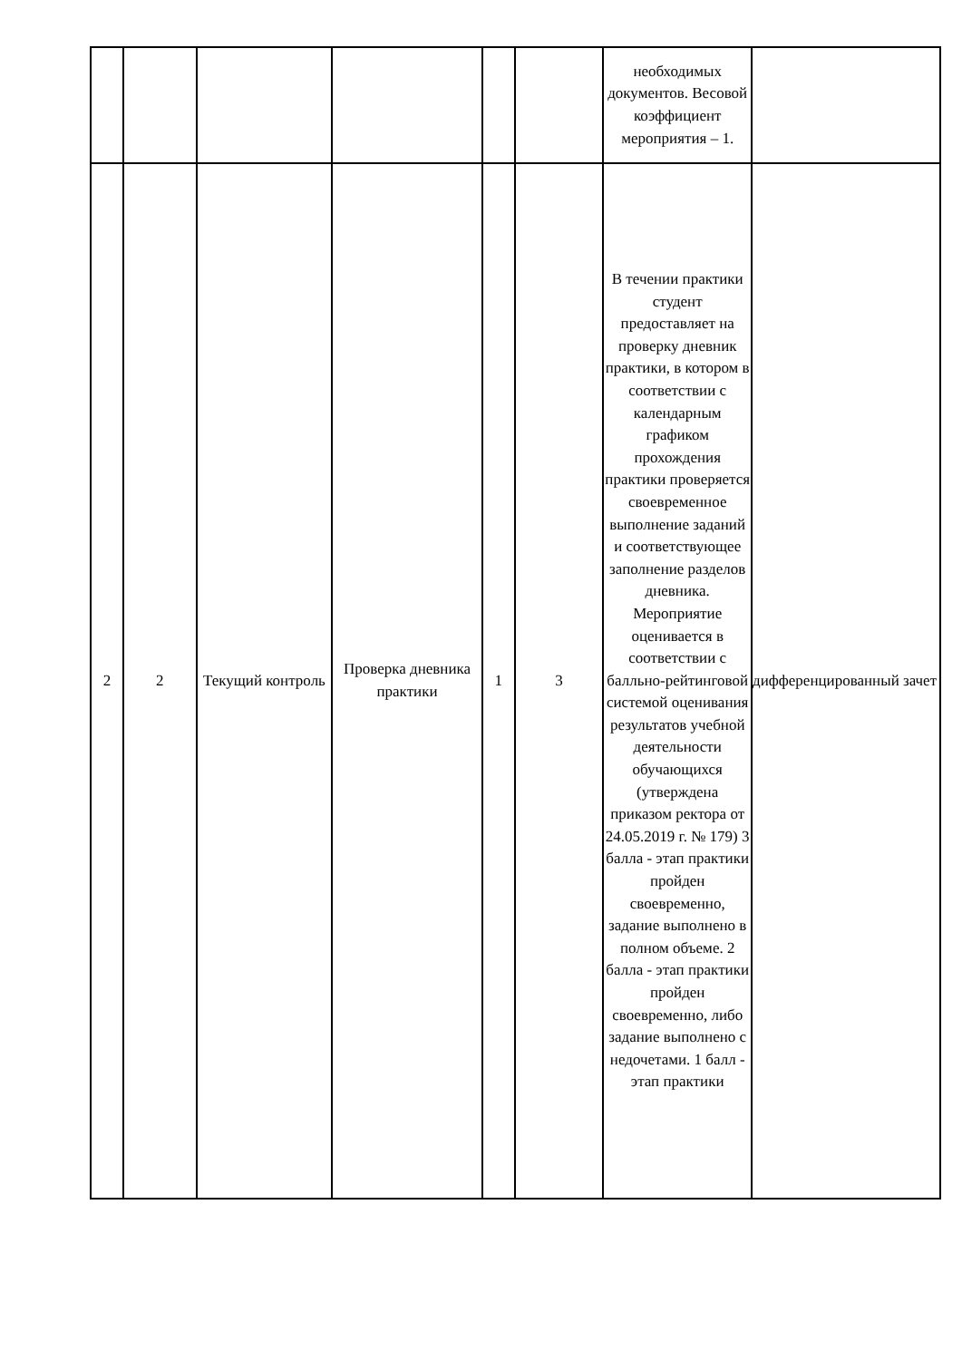| | | | | | | необходимых документов. Весовой коэффициент мероприятия – 1. | |
| 2 | 2 | Текущий контроль | Проверка дневника практики | 1 | 3 | В течении практики студент предоставляет на проверку дневник практики, в котором в соответствии с календарным графиком прохождения практики проверяется своевременное выполнение заданий и соответствующее заполнение разделов дневника. Мероприятие оценивается в соответствии с балльно-рейтинговой системой оценивания результатов учебной деятельности обучающихся (утверждена приказом ректора от 24.05.2019 г. № 179) 3 балла - этап практики пройден своевременно, задание выполнено в полном объеме. 2 балла - этап практики пройден своевременно, либо задание выполнено с недочетами. 1 балл - этап практики | дифференцированный зачет |